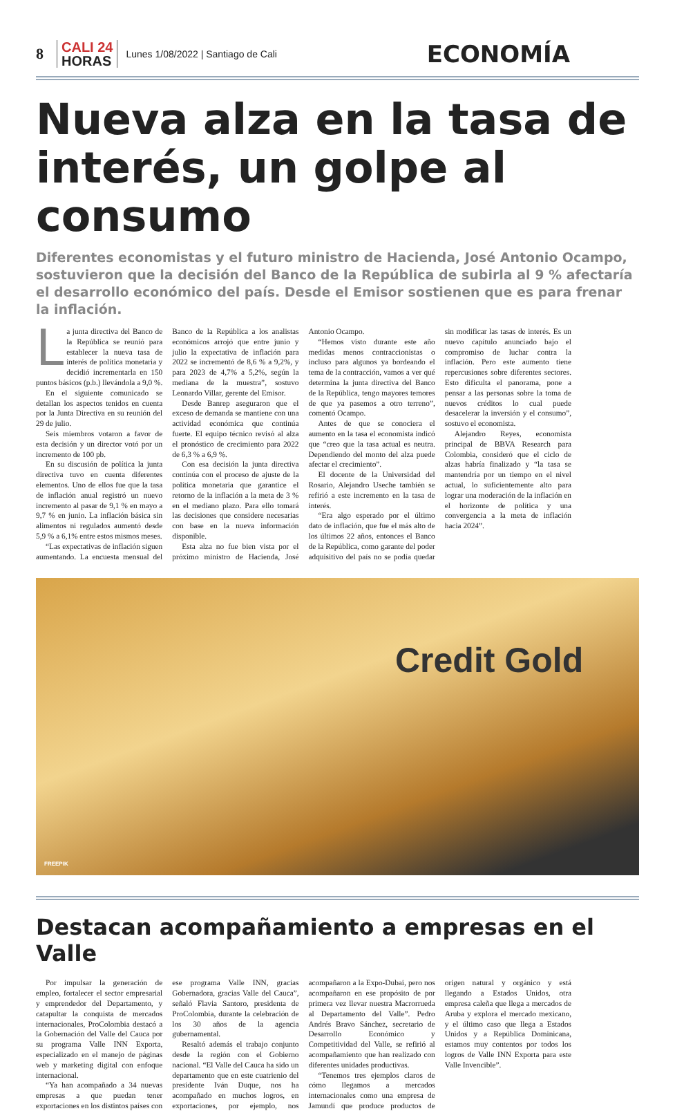8
CALI 24
HORAS
Lunes 1/08/2022 | Santiago de Cali
ECONOMÍA
Nueva alza en la tasa de interés, un golpe al consumo
Diferentes economistas y el futuro ministro de Hacienda, José Antonio Ocampo, sostuvieron que la decisión del Banco de la República de subirla al 9 % afectaría el desarrollo económico del país. Desde el Emisor sostienen que es para frenar la inflación.
La junta directiva del Banco de la República se reunió para establecer la nueva tasa de interés de política monetaria y decidió incrementarla en 150 puntos básicos (p.b.) llevándola a 9,0 %.
En el siguiente comunicado se detallan los aspectos tenidos en cuenta por la Junta Directiva en su reunión del 29 de julio.
Seis miembros votaron a favor de esta decisión y un director votó por un incremento de 100 pb.
En su discusión de política la junta directiva tuvo en cuenta diferentes elementos. Uno de ellos fue que la tasa de inflación anual registró un nuevo incremento al pasar de 9,1 % en mayo a 9,7 % en junio. La inflación básica sin alimentos ni regulados aumentó desde 5,9 % a 6,1% entre estos mismos meses.
“Las expectativas de inflación siguen aumentando. La encuesta mensual del Banco de la República a los analistas económicos arrojó que entre junio y julio la expectativa de inflación para 2022 se incrementó de 8,6 % a 9,2%, y para 2023 de 4,7% a 5,2%, según la mediana de la muestra”, sostuvo Leonardo Villar, gerente del Emisor.
Desde Banrep aseguraron que el exceso de demanda se mantiene con una actividad económica que continúa fuerte. El equipo técnico revisó al alza el pronóstico de crecimiento para 2022 de 6,3 % a 6,9 %.
Con esa decisión la junta directiva continúa con el proceso de ajuste de la política monetaria que garantice el retorno de la inflación a la meta de 3 % en el mediano plazo. Para ello tomará las decisiones que considere necesarias con base en la nueva información disponible.
Esta alza no fue bien vista por el próximo ministro de Hacienda, José Antonio Ocampo.
“Hemos visto durante este año medidas menos contraccionistas o incluso para algunos ya bordeando el tema de la contracción, vamos a ver qué determina la junta directiva del Banco de la República, tengo mayores temores de que ya pasemos a otro terreno”, comentó Ocampo.
Antes de que se conociera el aumento en la tasa el economista indicó que “creo que la tasa actual es neutra. Dependiendo del monto del alza puede afectar el crecimiento”.
El docente de la Universidad del Rosario, Alejandro Useche también se refirió a este incremento en la tasa de interés.
“Era algo esperado por el último dato de inflación, que fue el más alto de los últimos 22 años, entonces el Banco de la República, como garante del poder adquisitivo del país no se podía quedar sin modificar las tasas de interés. Es un nuevo capítulo anunciado bajo el compromiso de luchar contra la inflación. Pero este aumento tiene repercusiones sobre diferentes sectores. Esto dificulta el panorama, pone a pensar a las personas sobre la toma de nuevos créditos lo cual puede desacelerar la inversión y el consumo”, sostuvo el economista.
Alejandro Reyes, economista principal de BBVA Research para Colombia, consideró que el ciclo de alzas habría finalizado y “la tasa se mantendría por un tiempo en el nivel actual, lo suficientemente alto para lograr una moderación de la inflación en el horizonte de política y una convergencia a la meta de inflación hacia 2024”.
Credit Gold
FREEPIK
Destacan acompañamiento a empresas en el Valle
Por impulsar la generación de empleo, fortalecer el sector empresarial y emprendedor del Departamento, y catapultar la conquista de mercados internacionales, ProColombia destacó a la Gobernación del Valle del Cauca por su programa Valle INN Exporta, especializado en el manejo de páginas web y marketing digital con enfoque internacional.
“Ya han acompañado a 34 nuevas empresas a que puedan tener exportaciones en los distintos países con ese programa Valle INN, gracias Gobernadora, gracias Valle del Cauca”, señaló Flavia Santoro, presidenta de ProColombia, durante la celebración de los 30 años de la agencia gubernamental.
Resaltó además el trabajo conjunto desde la región con el Gobierno nacional. “El Valle del Cauca ha sido un departamento que en este cuatrienio del presidente Iván Duque, nos ha acompañado en muchos logros, en exportaciones, por ejemplo, nos acompañaron a la Expo-Dubai, pero nos acompañaron en ese propósito de por primera vez llevar nuestra Macrorrueda al Departamento del Valle”. Pedro Andrés Bravo Sánchez, secretario de Desarrollo Económico y Competitividad del Valle, se refirió al acompañamiento que han realizado con diferentes unidades productivas.
“Tenemos tres ejemplos claros de cómo llegamos a mercados internacionales como una empresa de Jamundí que produce productos de origen natural y orgánico y está llegando a Estados Unidos, otra empresa caleña que llega a mercados de Aruba y explora el mercado mexicano, y el último caso que llega a Estados Unidos y a República Dominicana, estamos muy contentos por todos los logros de Valle INN Exporta para este Valle Invencible”.